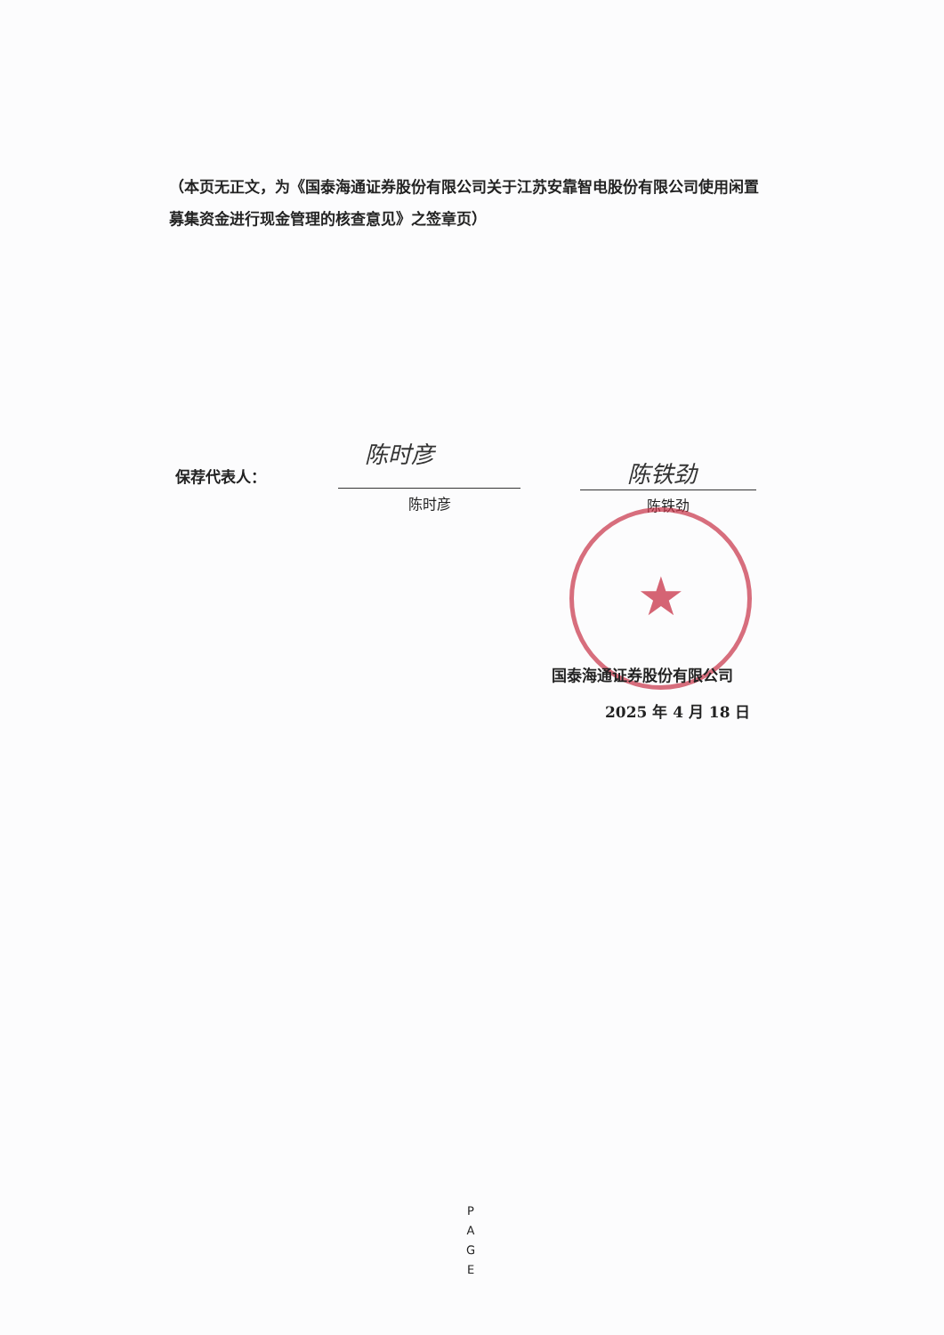（本页无正文，为《国泰海通证券股份有限公司关于江苏安靠智电股份有限公司使用闲置募集资金进行现金管理的核查意见》之签章页）
保荐代表人：
陈时彦
陈时彦
陈铁劲
陈铁劲
★
国泰海通证券股份有限公司
2025 年 4 月 18 日
P
A
G
E